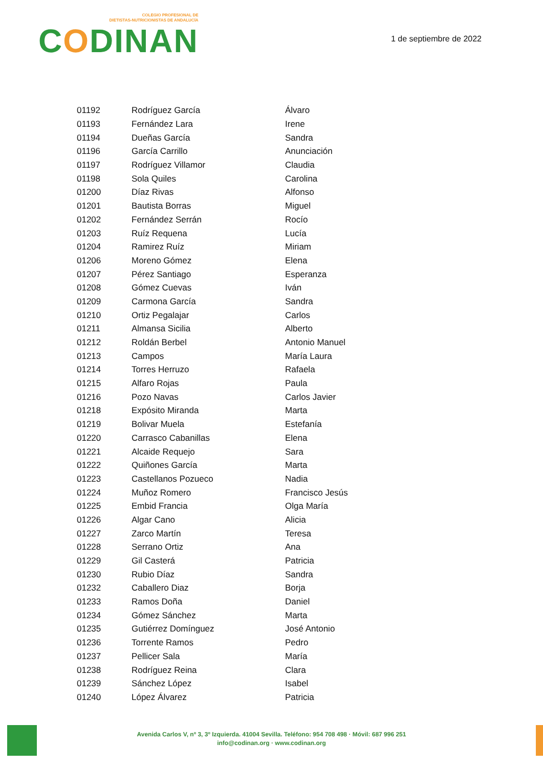COLEGIO PROFESIONAL DE
DIETISTAS-NUTRICIONISTAS DE ANDALUCÍA
CODINAN
1 de septiembre de 2022
| 01192 | Rodríguez García | Álvaro |
| 01193 | Fernández Lara | Irene |
| 01194 | Dueñas García | Sandra |
| 01196 | García Carrillo | Anunciación |
| 01197 | Rodríguez Villamor | Claudia |
| 01198 | Sola Quiles | Carolina |
| 01200 | Díaz Rivas | Alfonso |
| 01201 | Bautista Borras | Miguel |
| 01202 | Fernández Serrán | Rocío |
| 01203 | Ruíz Requena | Lucía |
| 01204 | Ramirez Ruíz | Miriam |
| 01206 | Moreno Gómez | Elena |
| 01207 | Pérez Santiago | Esperanza |
| 01208 | Gómez Cuevas | Iván |
| 01209 | Carmona García | Sandra |
| 01210 | Ortiz Pegalajar | Carlos |
| 01211 | Almansa Sicilia | Alberto |
| 01212 | Roldán Berbel | Antonio Manuel |
| 01213 | Campos | María Laura |
| 01214 | Torres Herruzo | Rafaela |
| 01215 | Alfaro Rojas | Paula |
| 01216 | Pozo Navas | Carlos Javier |
| 01218 | Expósito Miranda | Marta |
| 01219 | Bolivar Muela | Estefanía |
| 01220 | Carrasco Cabanillas | Elena |
| 01221 | Alcaide Requejo | Sara |
| 01222 | Quiñones García | Marta |
| 01223 | Castellanos Pozueco | Nadia |
| 01224 | Muñoz Romero | Francisco Jesús |
| 01225 | Embid Francia | Olga María |
| 01226 | Algar Cano | Alicia |
| 01227 | Zarco Martín | Teresa |
| 01228 | Serrano Ortiz | Ana |
| 01229 | Gil Casterá | Patricia |
| 01230 | Rubio Díaz | Sandra |
| 01232 | Caballero Diaz | Borja |
| 01233 | Ramos Doña | Daniel |
| 01234 | Gómez Sánchez | Marta |
| 01235 | Gutiérrez Domínguez | José Antonio |
| 01236 | Torrente Ramos | Pedro |
| 01237 | Pellicer Sala | María |
| 01238 | Rodríguez Reina | Clara |
| 01239 | Sánchez López | Isabel |
| 01240 | López Álvarez | Patricia |
Avenida Carlos V, nº 3, 3º Izquierda. 41004 Sevilla. Teléfono: 954 708 498 · Móvil: 687 996 251
info@codinan.org · www.codinan.org